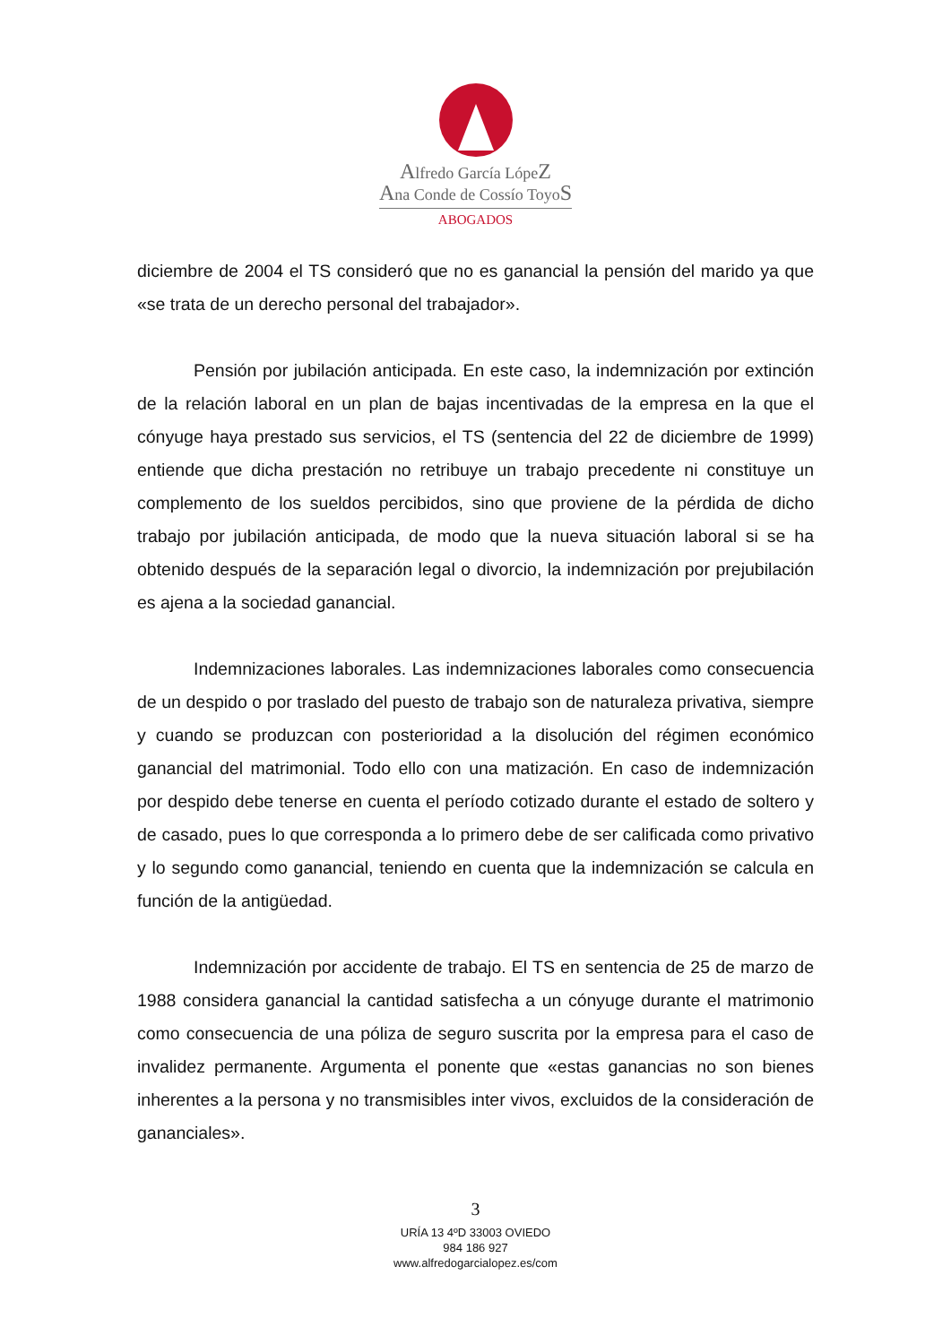Alfredo García LópeZ
Ana Conde de Cossío ToyoS
ABOGADOS
diciembre de 2004 el TS consideró que no es ganancial la pensión del marido ya que «se trata de un derecho personal del trabajador».
Pensión por jubilación anticipada. En este caso, la indemnización por extinción de la relación laboral en un plan de bajas incentivadas de la empresa en la que el cónyuge haya prestado sus servicios, el TS (sentencia del 22 de diciembre de 1999) entiende que dicha prestación no retribuye un trabajo precedente ni constituye un complemento de los sueldos percibidos, sino que proviene de la pérdida de dicho trabajo por jubilación anticipada, de modo que la nueva situación laboral si se ha obtenido después de la separación legal o divorcio, la indemnización por prejubilación es ajena a la sociedad ganancial.
Indemnizaciones laborales. Las indemnizaciones laborales como consecuencia de un despido o por traslado del puesto de trabajo son de naturaleza privativa, siempre y cuando se produzcan con posterioridad a la disolución del régimen económico ganancial del matrimonial. Todo ello con una matización. En caso de indemnización por despido debe tenerse en cuenta el período cotizado durante el estado de soltero y de casado, pues lo que corresponda a lo primero debe de ser calificada como privativo y lo segundo como ganancial, teniendo en cuenta que la indemnización se calcula en función de la antigüedad.
Indemnización por accidente de trabajo. El TS en sentencia de 25 de marzo de 1988 considera ganancial la cantidad satisfecha a un cónyuge durante el matrimonio como consecuencia de una póliza de seguro suscrita por la empresa para el caso de invalidez permanente. Argumenta el ponente que «estas ganancias no son bienes inherentes a la persona y no transmisibles inter vivos, excluidos de la consideración de gananciales».
3
URÍA 13 4ºD 33003 OVIEDO
984 186 927
www.alfredogarcialopez.es/com